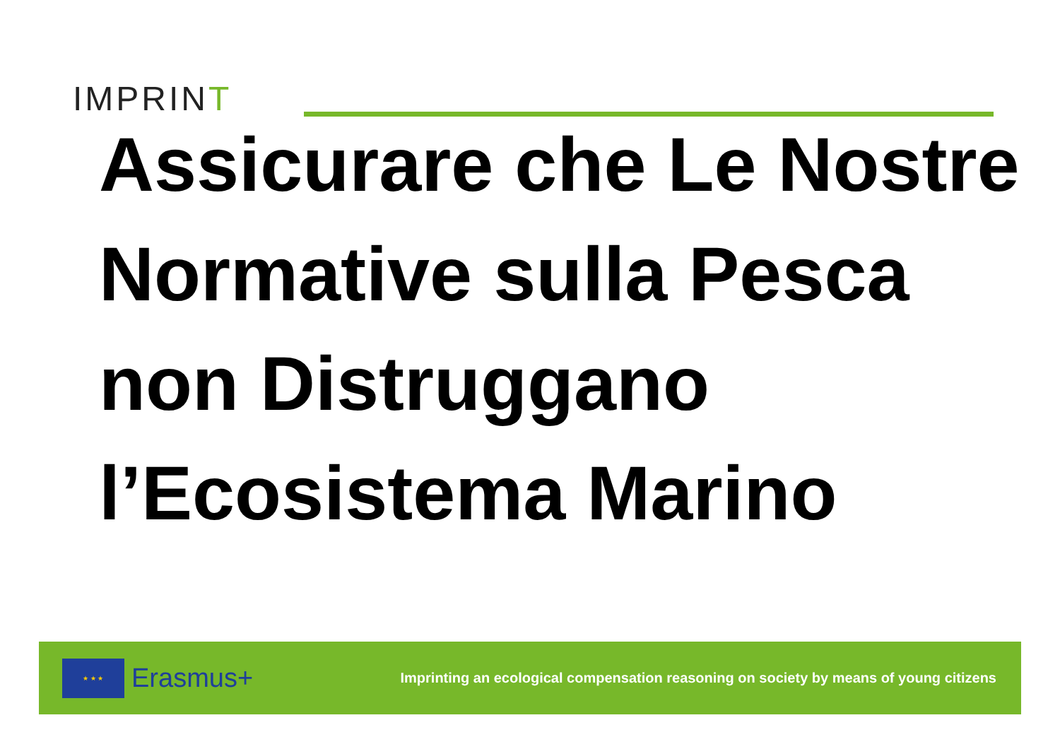IMPRINT
Assicurare che Le Nostre Normative sulla Pesca non Distruggano l’Ecosistema Marino
★ ★ ★
Erasmus+
Imprinting an ecological compensation reasoning on society by means of young citizens